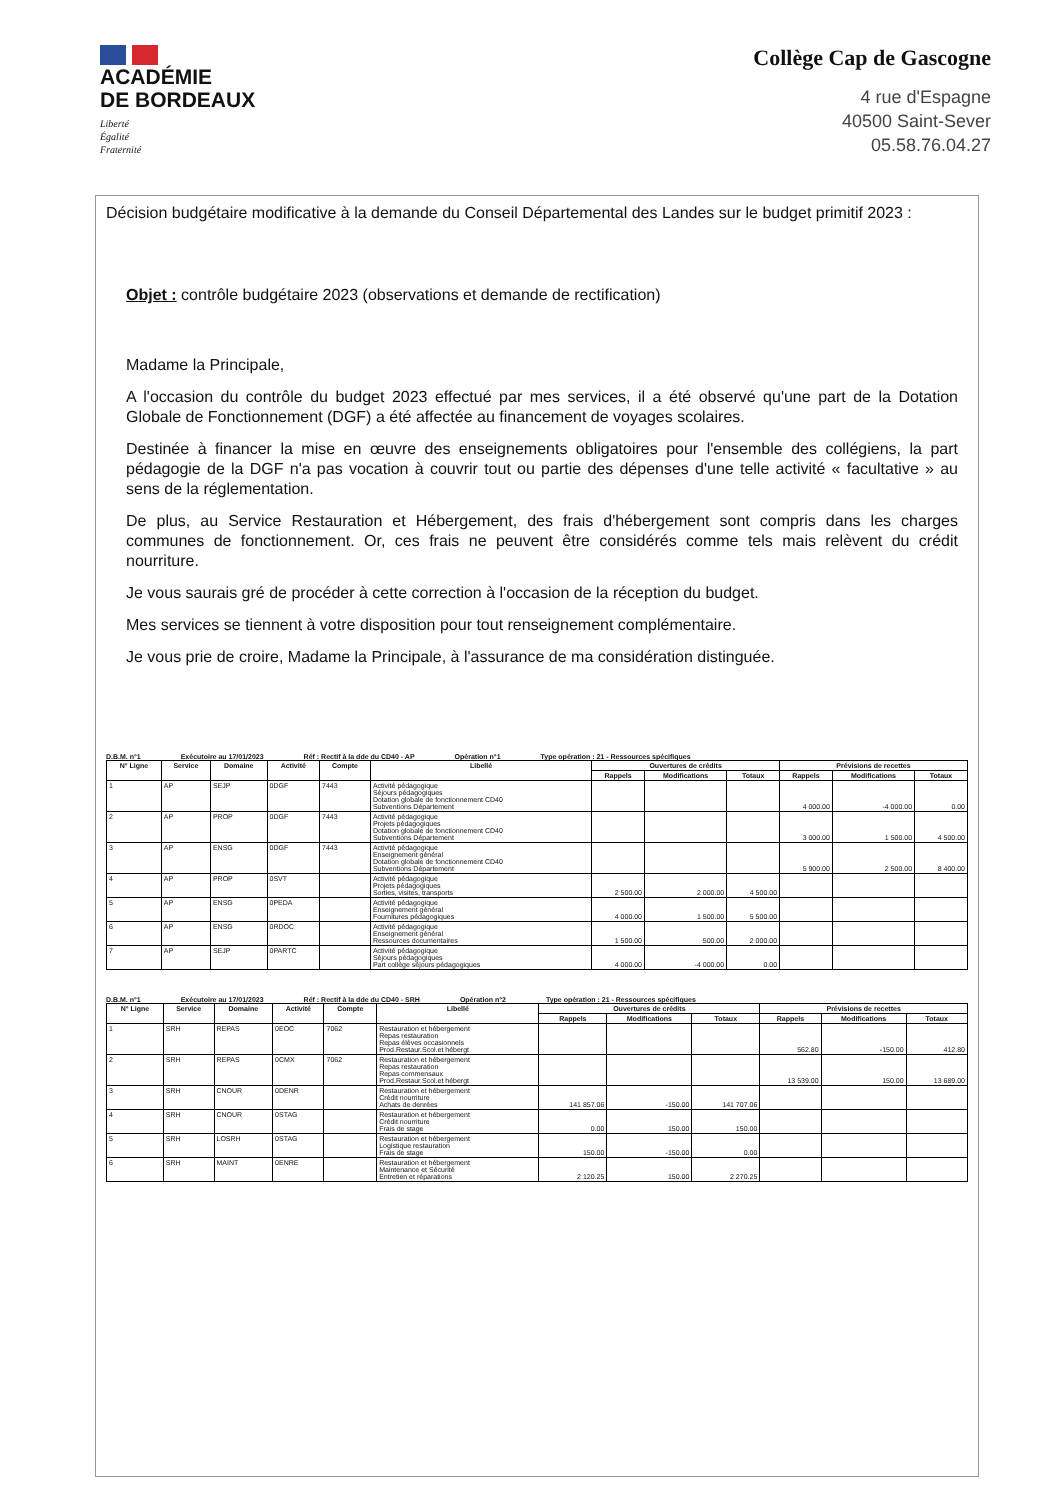ACADÉMIE
DE BORDEAUX
Liberté
Égalité
Fraternité
Collège Cap de Gascogne
4 rue d'Espagne
40500 Saint-Sever
05.58.76.04.27
Décision budgétaire modificative à la demande du Conseil Départemental des Landes sur le budget primitif 2023 :
Objet : contrôle budgétaire 2023 (observations et demande de rectification)
Madame la Principale,
A l'occasion du contrôle du budget 2023 effectué par mes services, il a été observé qu'une part de la Dotation Globale de Fonctionnement (DGF) a été affectée au financement de voyages scolaires.
Destinée à financer la mise en œuvre des enseignements obligatoires pour l'ensemble des collégiens, la part pédagogie de la DGF n'a pas vocation à couvrir tout ou partie des dépenses d'une telle activité « facultative » au sens de la réglementation.
De plus, au Service Restauration et Hébergement, des frais d'hébergement sont compris dans les charges communes de fonctionnement. Or, ces frais ne peuvent être considérés comme tels mais relèvent du crédit nourriture.
Je vous saurais gré de procéder à cette correction à l'occasion de la réception du budget.
Mes services se tiennent à votre disposition pour tout renseignement complémentaire.
Je vous prie de croire, Madame la Principale, à l'assurance de ma considération distinguée.
D.B.M. n°1 Exécutoire au 17/01/2023 Réf : Rectif à la dde du CD40 - AP Opération n°1 Type opération : 21 - Ressources spécifiques
| N° Ligne | Service | Domaine | Activité | Compte | Libellé | Ouvertures de crédits | | | Prévisions de recettes | | |
| --- | --- | --- | --- | --- | --- | --- | --- | --- | --- | --- | --- |
| | | | | | | Rappels | Modifications | Totaux | Rappels | Modifications | Totaux |
| 1 | AP | SEJP | 0DGF | 7443 | Activité pédagogique Séjours pédagogiques Dotation globale de fonctionnement CD40 Subventions Département | | | | 4 000.00 | -4 000.00 | 0.00 |
| 2 | AP | PROP | 0DGF | 7443 | Activité pédagogique Projets pédagogiques Dotation globale de fonctionnement CD40 Subventions Département | | | | 3 000.00 | 1 500.00 | 4 500.00 |
| 3 | AP | ENSG | 0DGF | 7443 | Activité pédagogique Enseignement général Dotation globale de fonctionnement CD40 Subventions Département | | | | 5 900.00 | 2 500.00 | 8 400.00 |
| 4 | AP | PROP | 0SVT | | Activité pédagogique Projets pédagogiques Sorties, visites, transports | 2 500.00 | 2 000.00 | 4 500.00 | | | |
| 5 | AP | ENSG | 0PEDA | | Activité pédagogique Enseignement général Fournitures pédagogiques | 4 000.00 | 1 500.00 | 5 500.00 | | | |
| 6 | AP | ENSG | 0RDOC | | Activité pédagogique Enseignement général Ressources documentaires | 1 500.00 | 500.00 | 2 000.00 | | | |
| 7 | AP | SEJP | 0PARTC | | Activité pédagogique Séjours pédagogiques Part collège séjours pédagogiques | 4 000.00 | -4 000.00 | 0.00 | | | |
D.B.M. n°1 Exécutoire au 17/01/2023 Réf : Rectif à la dde du CD40 - SRH Opération n°2 Type opération : 21 - Ressources spécifiques
| N° Ligne | Service | Domaine | Activité | Compte | Libellé | Ouvertures de crédits | | | Prévisions de recettes | | |
| --- | --- | --- | --- | --- | --- | --- | --- | --- | --- | --- | --- |
| | | | | | | Rappels | Modifications | Totaux | Rappels | Modifications | Totaux |
| 1 | SRH | REPAS | 0EOC | 7062 | Restauration et hébergement Repas restauration Repas élèves occasionnels Prod.Restaur.Scol.et hébergt | | | | 562.80 | -150.00 | 412.80 |
| 2 | SRH | REPAS | 0CMX | 7062 | Restauration et hébergement Repas restauration Repas commensaux Prod.Restaur.Scol.et hébergt | | | | 13 539.00 | 150.00 | 13 689.00 |
| 3 | SRH | CNOUR | 0DENR | | Restauration et hébergement Crédit nourriture Achats de denrées | 141 857.06 | -150.00 | 141 707.06 | | | |
| 4 | SRH | CNOUR | 0STAG | | Restauration et hébergement Crédit nourriture Frais de stage | 0.00 | 150.00 | 150.00 | | | |
| 5 | SRH | LOSRH | 0STAG | | Restauration et hébergement Logistique restauration Frais de stage | 150.00 | -150.00 | 0.00 | | | |
| 6 | SRH | MAINT | 0ENRE | | Restauration et hébergement Maintenance et Sécurité Entretien et réparations | 2 120.25 | 150.00 | 2 270.25 | | | |